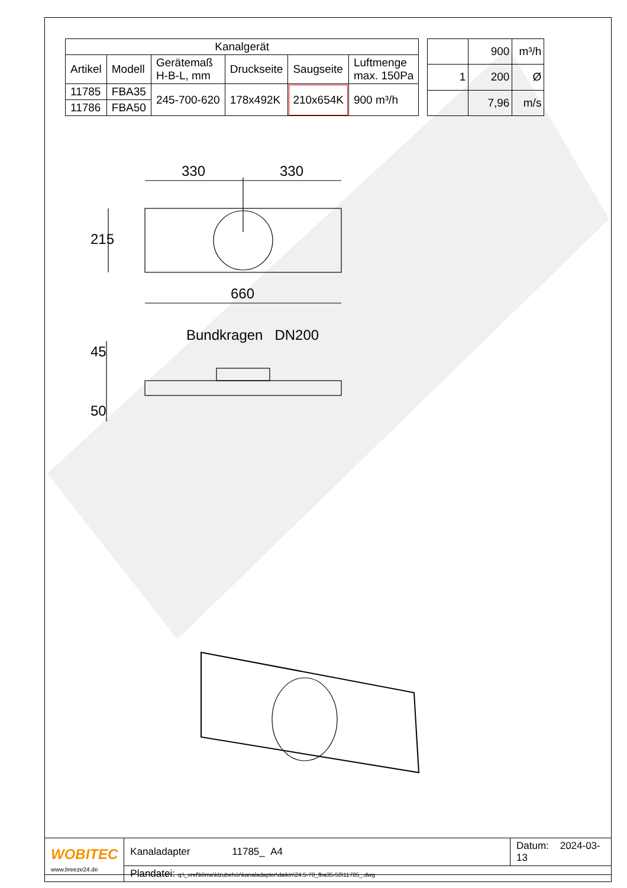| Kanalgerät | | | | | |
| --- | --- | --- | --- | --- | --- |
| Artikel | Modell | Gerätemaß H-B-L, mm | Druckseite | Saugseite | Luftmenge max. 150Pa |
| 11785 | FBA35 | 245-700-620 | 178x492K | 210x654K | 900 m³/h |
| 11786 | FBA50 | | | | |
| | 900 | m³/h |
| 1 | 200 | Ø |
| | 7,96 | m/s |
330 330
215
660
Bundkragen DN200
45
50
| WOBITEC www.breeze24.de | Kanaladapter 11785_ A4 | Datum: 2024-03-13 |
| | Plandatei: q:\_xref\klima\klzubehör\kanaladapter\daikin\24.5-70_fba35-50\11785_.dwg | |